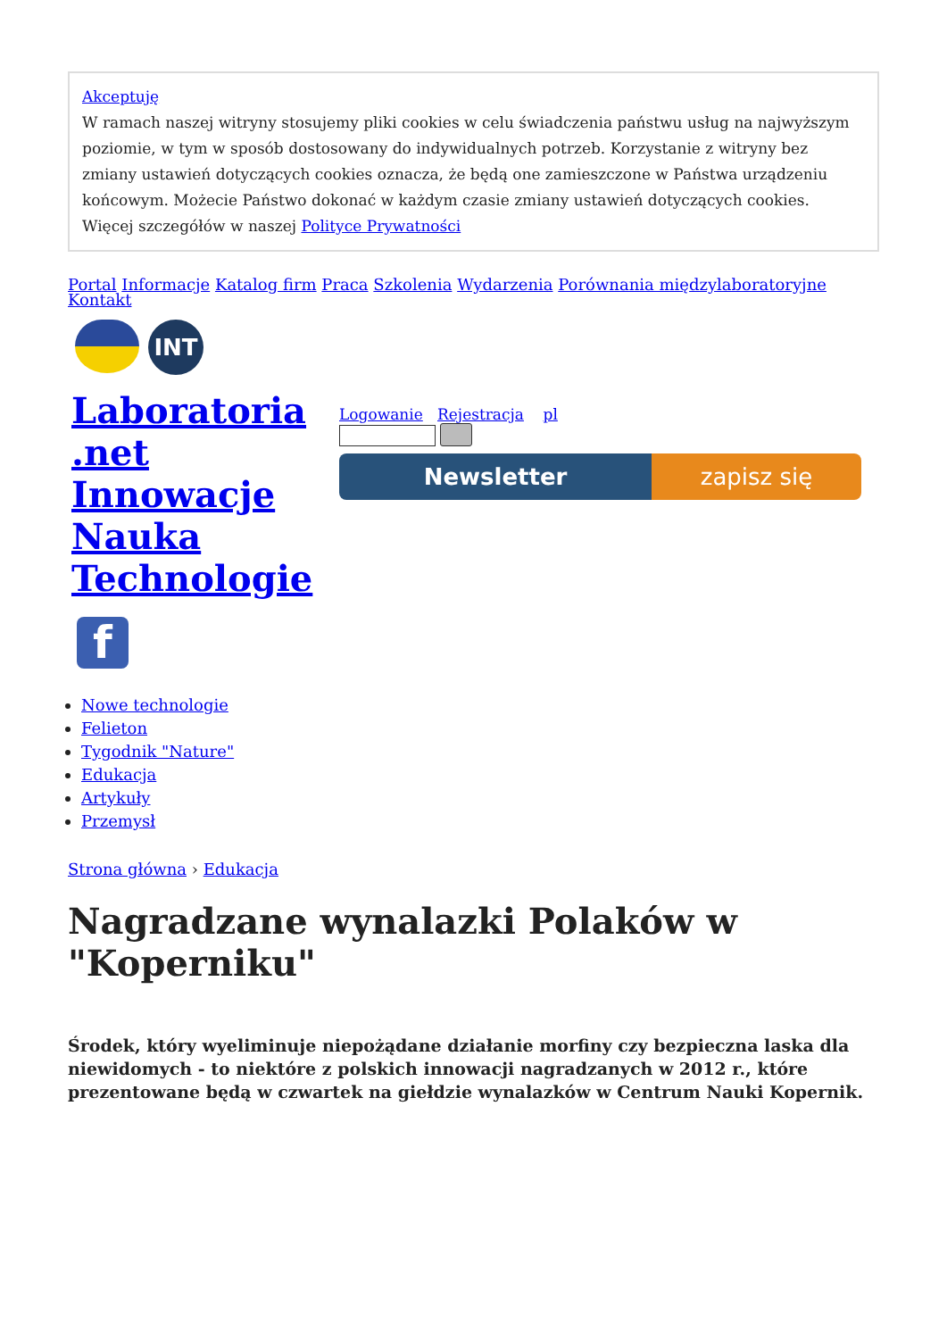Akceptuję
W ramach naszej witryny stosujemy pliki cookies w celu świadczenia państwu usług na najwyższym poziomie, w tym w sposób dostosowany do indywidualnych potrzeb. Korzystanie z witryny bez zmiany ustawień dotyczących cookies oznacza, że będą one zamieszczone w Państwa urządzeniu końcowym. Możecie Państwo dokonać w każdym czasie zmiany ustawień dotyczących cookies. Więcej szczegółów w naszej Polityce Prywatności
Portal Informacje Katalog firm Praca Szkolenia Wydarzenia Porównania międzylaboratoryjne
Kontakt
INT
Laboratoria .net Innowacje Nauka Technologie
f
Logowanie Rejestracja pl
Newsletter zapisz się
Nowe technologie
Felieton
Tygodnik "Nature"
Edukacja
Artykuły
Przemysł
Strona główna › Edukacja
Nagradzane wynalazki Polaków w "Koperniku"
Środek, który wyeliminuje niepożądane działanie morfiny czy bezpieczna laska dla niewidomych - to niektóre z polskich innowacji nagradzanych w 2012 r., które prezentowane będą w czwartek na giełdzie wynalazków w Centrum Nauki Kopernik.